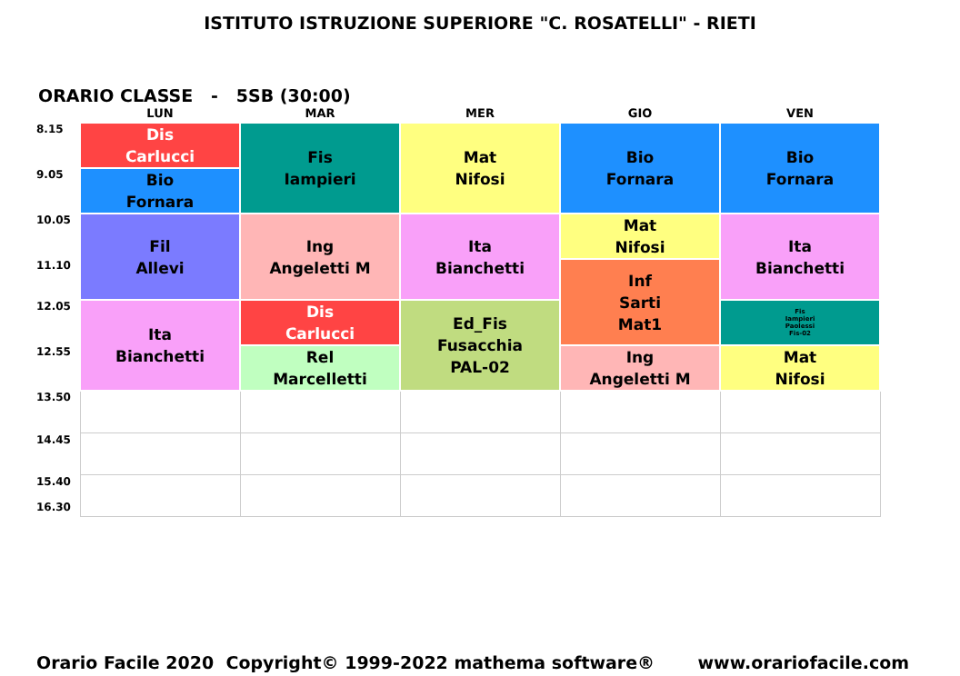ISTITUTO ISTRUZIONE SUPERIORE "C. ROSATELLI" - RIETI
ORARIO CLASSE - 5SB (30:00)
| | LUN | MAR | MER | GIO | VEN |
| --- | --- | --- | --- | --- | --- |
| 8.15 | Dis Carlucci | Fis Iampieri | Mat Nifosi | Bio Fornara | Bio Fornara |
| 9.05 | Bio Fornara | | | | |
| 10.05 | Fil Allevi | Ing Angeletti M | Ita Bianchetti | Mat Nifosi | Ita Bianchetti |
| 11.10 | | | | Inf Sarti Mat1 | |
| 12.05 | Ita Bianchetti | Dis Carlucci | Ed_Fis Fusacchia PAL-02 | | Fis Iampieri Paolessi Fis-02 |
| 12.55 | | Rel Marcelletti | | Ing Angeletti M | Mat Nifosi |
| 13.50 | | | | | |
| 14.45 | | | | | |
| 15.40 16.30 | | | | | |
Orario Facile 2020 Copyright© 1999-2022 mathema software® www.orariofacile.com